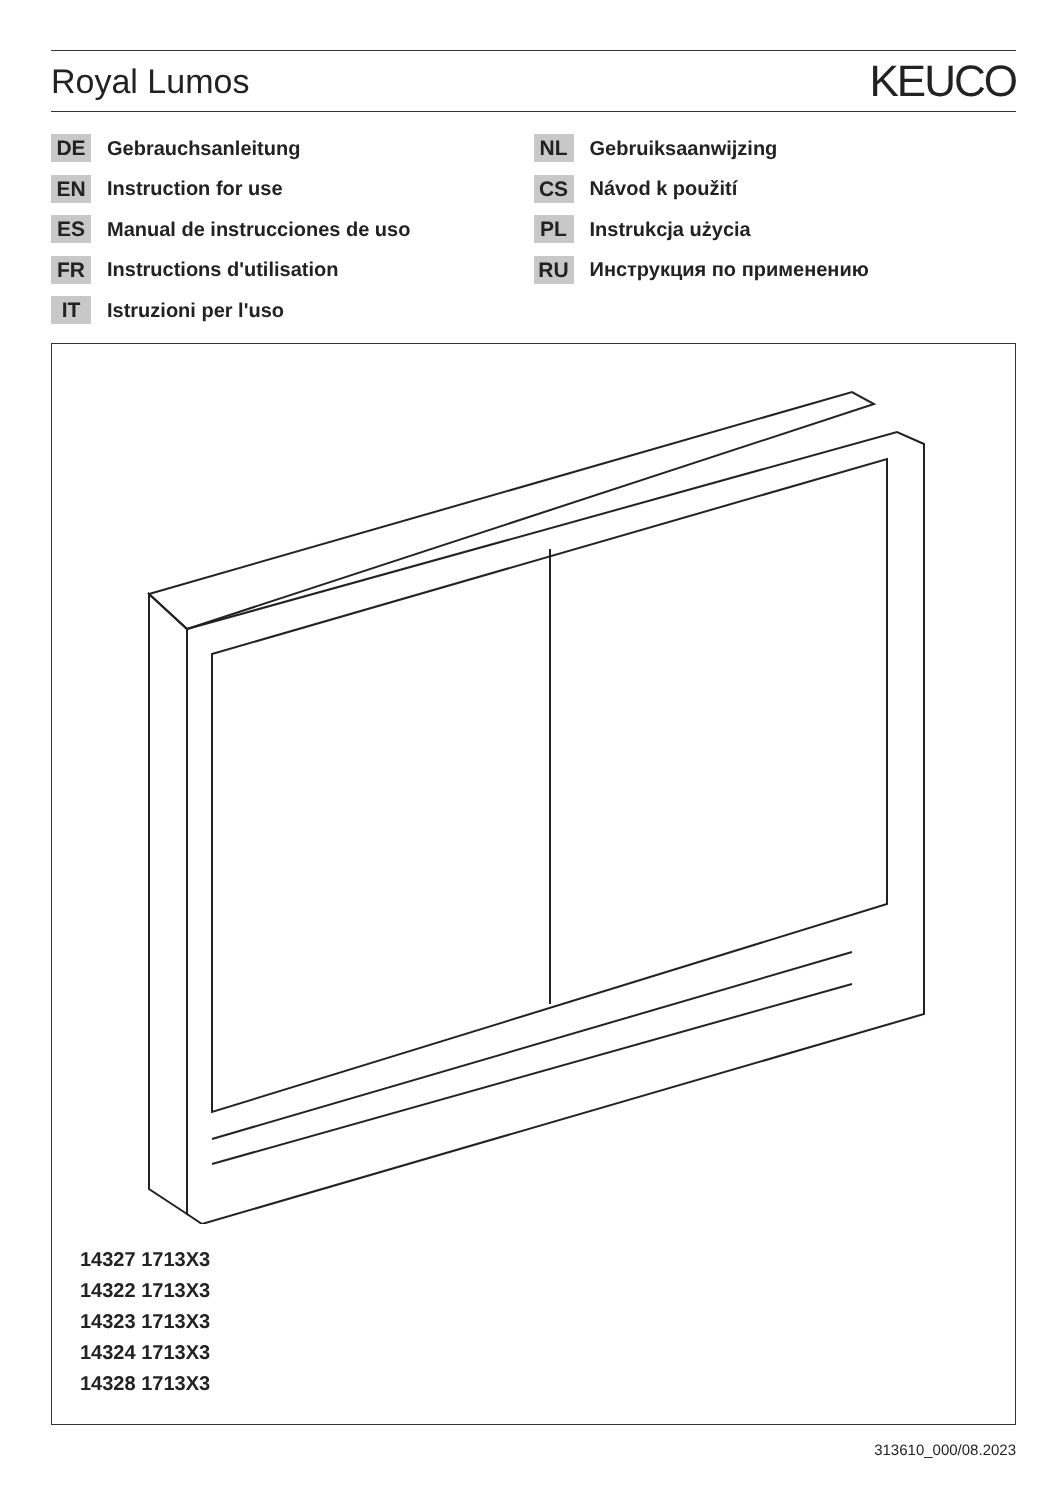Royal Lumos
KEUCO
DE Gebrauchsanleitung
EN Instruction for use
ES Manual de instrucciones de uso
FR Instructions d'utilisation
IT Istruzioni per l'uso
NL Gebruiksaanwijzing
CS Návod k použití
PL Instrukcja użycia
RU Инструкция по применению
14327 1713X3
14322 1713X3
14323 1713X3
14324 1713X3
14328 1713X3
313610_000/08.2023